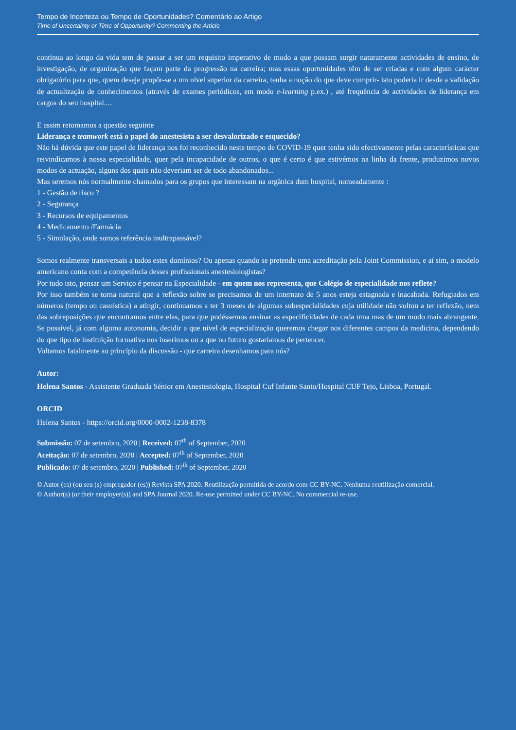Tempo de Incerteza ou Tempo de Oportunidades? Comentário ao Artigo
Time of Uncertainty or Time of Opportunity? Commenting the Article
contínua ao longo da vida tem de passar a ser um requisito imperativo de modo a que possam surgir naturamente actividades de ensino, de investigação, de organização que façam parte da progressão na carreira; mas essas oportunidades têm de ser criadas e com algum carácter obrigatório para que, quem deseje propôr-se a um nível superior da carreira, tenha a noção do que deve cumprir- isto poderia ir desde a validação de actualização de conhecimentos (através de exames periódicos, em modo e-learning p.ex.) , até frequência de actividades de liderança em cargos do seu hospital....
E assim retomamos a questão seguinte
Liderança e teamwork está o papel do anestesista a ser desvalorizado e esquecido?
Não há dúvida que este papel de liderança nos foi reconhecido neste tempo de COVID-19 quer tenha sido efectivamente pelas características que reivindicamos à nossa especialidade, quer pela incapacidade de outros, o que é certo é que estivémos na linha da frente, produzimos novos modos de actuação, alguns dos quais não deveriam ser de todo abandonados...
Mas seremos nós normalmente chamados para os grupos que interessam na orgânica dum hospital, nomeadamente :
1 - Gestão de risco ?
2 - Segurança
3 - Recursos de equipamentos
4 - Medicamento /Farmácia
5 - Simulação, onde somos referência inultrapassável?
Somos realmente transversais a todos estes domínios? Ou apenas quando se pretende uma acreditação pela Joint Commission, e aí sim, o modelo americano conta com a competência desses profissionais anestesiologistas?
Por tudo isto, pensar um Serviço é pensar na Especialidade - em quem nos representa, que Colégio de especialidade nos reflete?
Por isso também se torna natural que a reflexão sobre se precisamos de um internato de 5 anos esteja estagnada e inacabada. Refugiados em números (tempo ou casuística) a atingir, continuamos a ter 3 meses de algumas subespecialidades cuja utilidade não voltou a ter reflexão, nem das sobreposições que encontramos entre elas, para que pudéssemos ensinar as especificidades de cada uma mas de um modo mais abrangente. Se possível, já com alguma autonomia, decidir a que nível de especialização queremos chegar nos diferentes campos da medicina, dependendo do que tipo de instituição formativa nos inserimos ou a que no futuro gostaríamos de pertencer.
Voltamos fatalmente ao princípio da discussão - que carreira desenhamos para nós?
Autor:
Helena Santos - Assistente Graduada Sénior em Anestesiologia, Hospital Cuf Infante Santo/Hospital CUF Tejo, Lisboa, Portugal.
ORCID
Helena Santos - https://orcid.org/0000-0002-1238-8378
Submissão: 07 de setembro, 2020 | Received: 07<sup>th</sup> of September, 2020
Aceitação: 07 de setembro, 2020 | Accepted: 07<sup>th</sup> of September, 2020
Publicado: 07 de setembro, 2020 | Published: 07<sup>th</sup> of September, 2020
© Autor (es) (ou seu (s) empregador (es)) Revista SPA 2020. Reutilização permitida de acordo com CC BY-NC. Nenhuma reutilização comercial.
© Author(s) (or their employer(s)) and SPA Journal 2020. Re-use permitted under CC BY-NC. No commercial re-use.